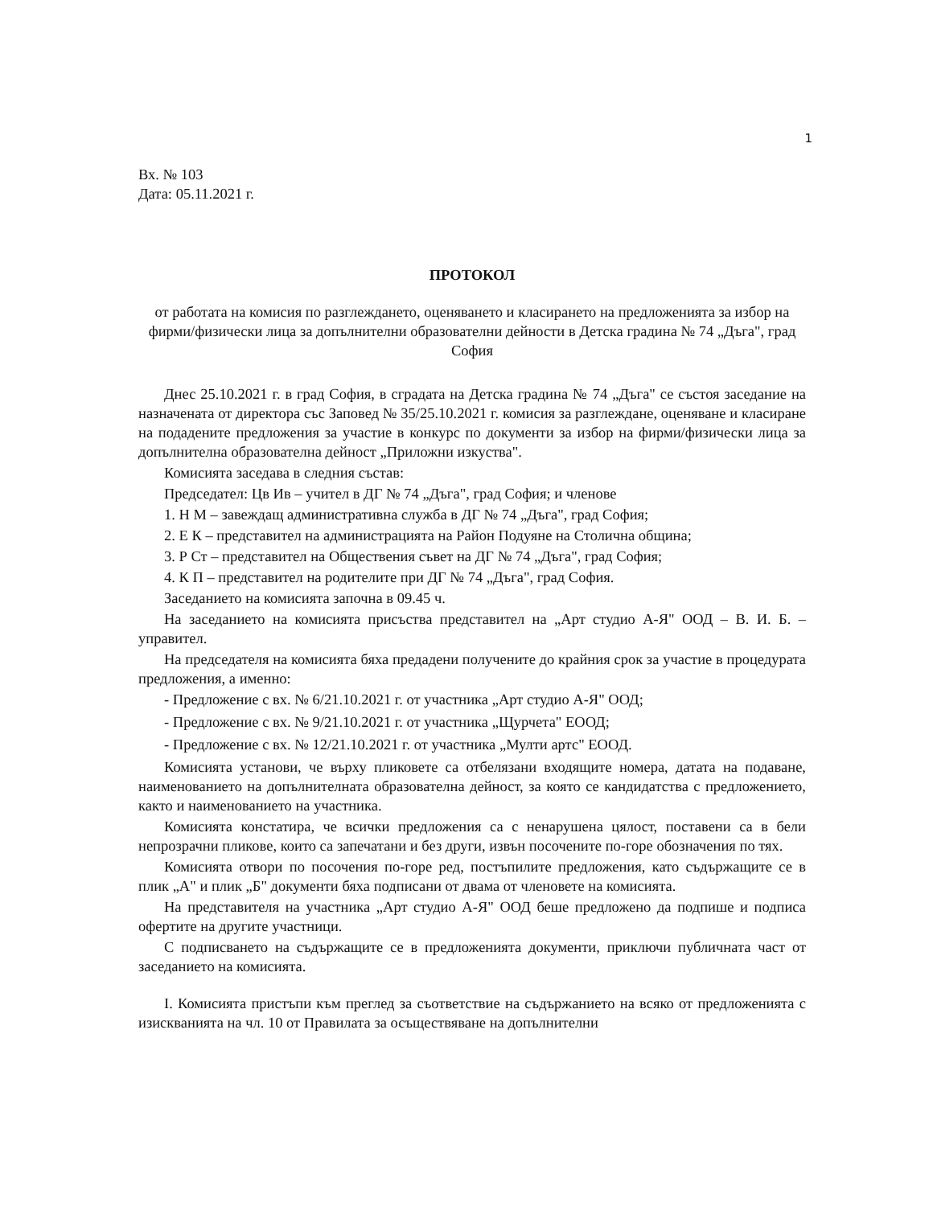1
Вх. № 103
Дата: 05.11.2021 г.
ПРОТОКОЛ
от работата на комисия по разглеждането, оценяването и класирането на предложенията за избор на фирми/физически лица за допълнителни образователни дейности в Детска градина № 74 „Дъга", град София
Днес 25.10.2021 г. в град София, в сградата на Детска градина № 74 „Дъга" се състоя заседание на назначената от директора със Заповед № 35/25.10.2021 г. комисия за разглеждане, оценяване и класиране на подадените предложения за участие в конкурс по документи за избор на фирми/физически лица за допълнителна образователна дейност „Приложни изкуства".
Комисията заседава в следния състав:
Председател: Цв Ив – учител в ДГ № 74 „Дъга", град София; и членове
1. Н М – завеждащ административна служба в ДГ № 74 „Дъга", град София;
2. Е К – представител на администрацията на Район Подуяне на Столична община;
3. Р Ст – представител на Обществения съвет на ДГ № 74 „Дъга", град София;
4. К П – представител на родителите при ДГ № 74 „Дъга", град София.
Заседанието на комисията започна в 09.45 ч.
На заседанието на комисията присъства представител на „Арт студио А-Я" ООД – В. И. Б. – управител.
На председателя на комисията бяха предадени получените до крайния срок за участие в процедурата предложения, а именно:
- Предложение с вх. № 6/21.10.2021 г. от участника „Арт студио А-Я" ООД;
- Предложение с вх. № 9/21.10.2021 г. от участника „Щурчета" ЕООД;
- Предложение с вх. № 12/21.10.2021 г. от участника „Мулти артс" ЕООД.
Комисията установи, че върху пликовете са отбелязани входящите номера, датата на подаване, наименованието на допълнителната образователна дейност, за която се кандидатства с предложението, както и наименованието на участника.
Комисията констатира, че всички предложения са с ненарушена цялост, поставени са в бели непрозрачни пликове, които са запечатани и без други, извън посочените по-горе обозначения по тях.
Комисията отвори по посочения по-горе ред, постъпилите предложения, като съдържащите се в плик „А" и плик „Б" документи бяха подписани от двама от членовете на комисията.
На представителя на участника „Арт студио А-Я" ООД беше предложено да подпише и подписа офертите на другите участници.
С подписването на съдържащите се в предложенията документи, приключи публичната част от заседанието на комисията.
I. Комисията пристъпи към преглед за съответствие на съдържанието на всяко от предложенията с изискванията на чл. 10 от Правилата за осъществяване на допълнителни